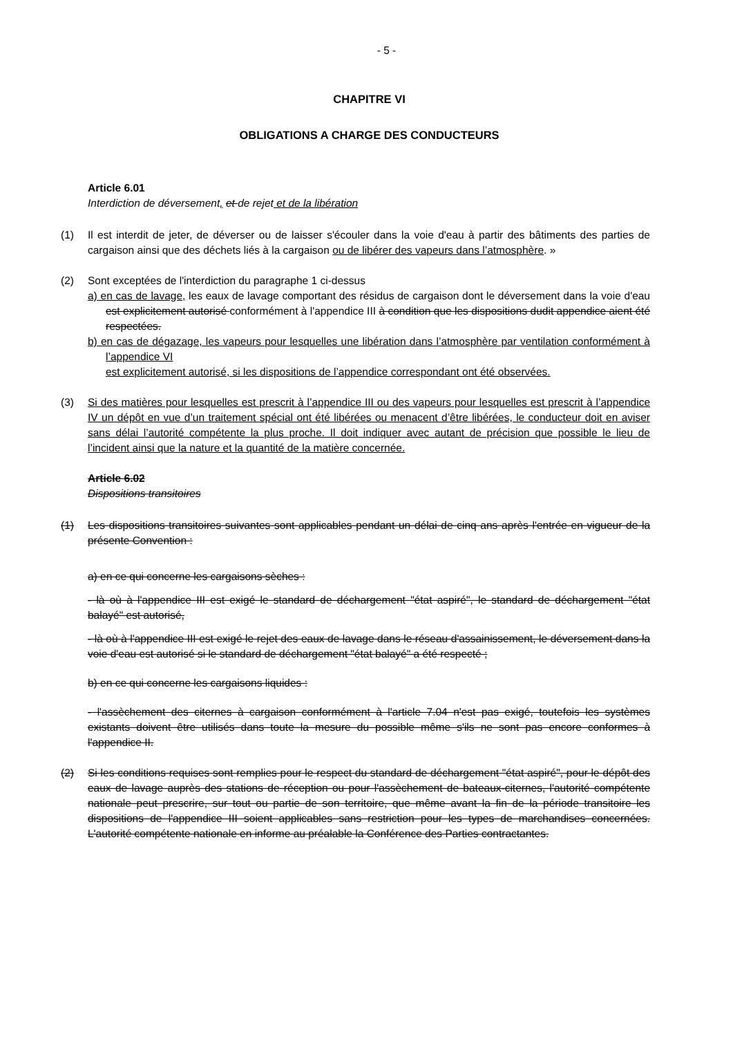- 5 -
CHAPITRE VI
OBLIGATIONS A CHARGE DES CONDUCTEURS
Article 6.01
Interdiction de déversement, et de rejet et de la libération
(1) Il est interdit de jeter, de déverser ou de laisser s'écouler dans la voie d'eau à partir des bâtiments des parties de cargaison ainsi que des déchets liés à la cargaison ou de libérer des vapeurs dans l’atmosphère. »
(2) Sont exceptées de l'interdiction du paragraphe 1 ci-dessus
a) en cas de lavage, les eaux de lavage comportant des résidus de cargaison dont le déversement dans la voie d'eau est explicitement autorisé conformément à l'appendice III à condition que les dispositions dudit appendice aient été respectées.
b) en cas de dégazage, les vapeurs pour lesquelles une libération dans l’atmosphère par ventilation conformément à l’appendice VI
est explicitement autorisé, si les dispositions de l’appendice correspondant ont été observées.
(3) Si des matières pour lesquelles est prescrit à l’appendice III ou des vapeurs pour lesquelles est prescrit à l’appendice IV un dépôt en vue d’un traitement spécial ont été libérées ou menacent d’être libérées, le conducteur doit en aviser sans délai l’autorité compétente la plus proche. Il doit indiquer avec autant de précision que possible le lieu de l’incident ainsi que la nature et la quantité de la matière concernée.
Article 6.02
Dispositions transitoires
(1) Les dispositions transitoires suivantes sont applicables pendant un délai de cinq ans après l'entrée en vigueur de la présente Convention :
a) en ce qui concerne les cargaisons sèches :
- là où à l'appendice III est exigé le standard de déchargement "état aspiré", le standard de déchargement "état balayé" est autorisé,
- là où à l'appendice III est exigé le rejet des eaux de lavage dans le réseau d'assainissement, le déversement dans la voie d'eau est autorisé si le standard de déchargement "état balayé" a été respecté ;
b) en ce qui concerne les cargaisons liquides :
- l'assèchement des citernes à cargaison conformément à l'article 7.04 n'est pas exigé, toutefois les systèmes existants doivent être utilisés dans toute la mesure du possible même s'ils ne sont pas encore conformes à l'appendice II.
(2) Si les conditions requises sont remplies pour le respect du standard de déchargement "état aspiré", pour le dépôt des eaux de lavage auprès des stations de réception ou pour l'assèchement de bateaux-citernes, l'autorité compétente nationale peut prescrire, sur tout ou partie de son territoire, que même avant la fin de la période transitoire les dispositions de l'appendice III soient applicables sans restriction pour les types de marchandises concernées. L'autorité compétente nationale en informe au préalable la Conférence des Parties contractantes.